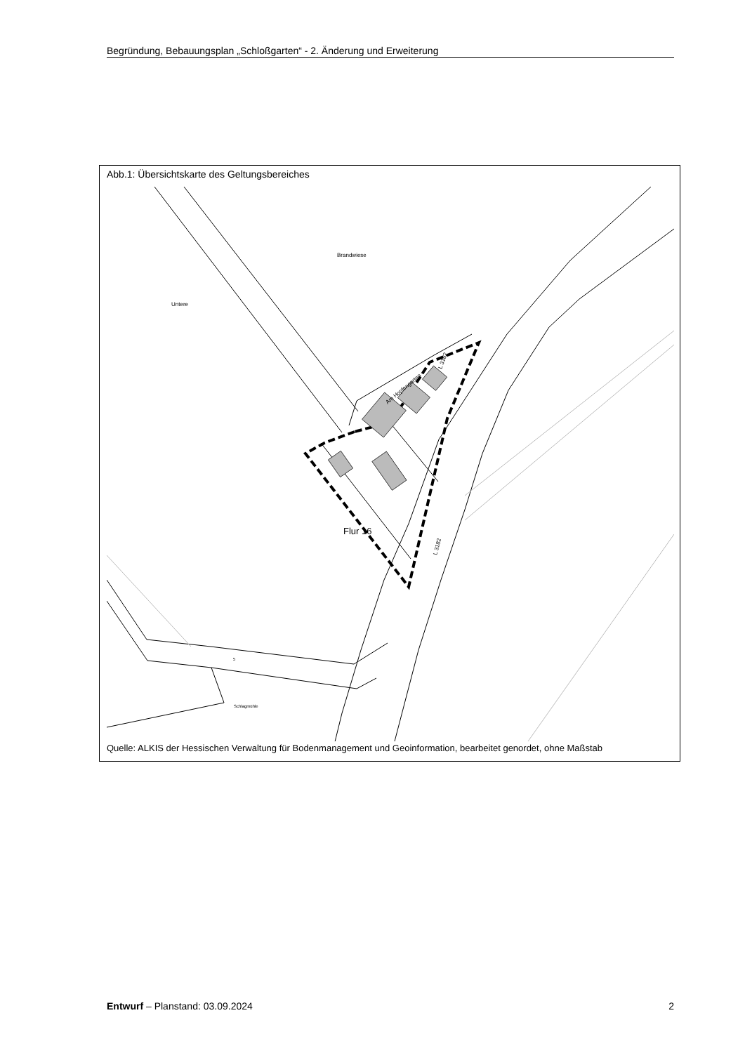Begründung, Bebauungsplan „Schloßgarten“ - 2. Änderung und Erweiterung
Abb.1: Übersichtskarte des Geltungsbereiches
Brandwiese
Untere
Flur 16
Am Hopfengarten
L 3182
L 3182
Schlagmühle
5
Quelle: ALKIS der Hessischen Verwaltung für Bodenmanagement und Geoinformation, bearbeitet genordet, ohne Maßstab
Entwurf – Planstand: 03.09.2024 2